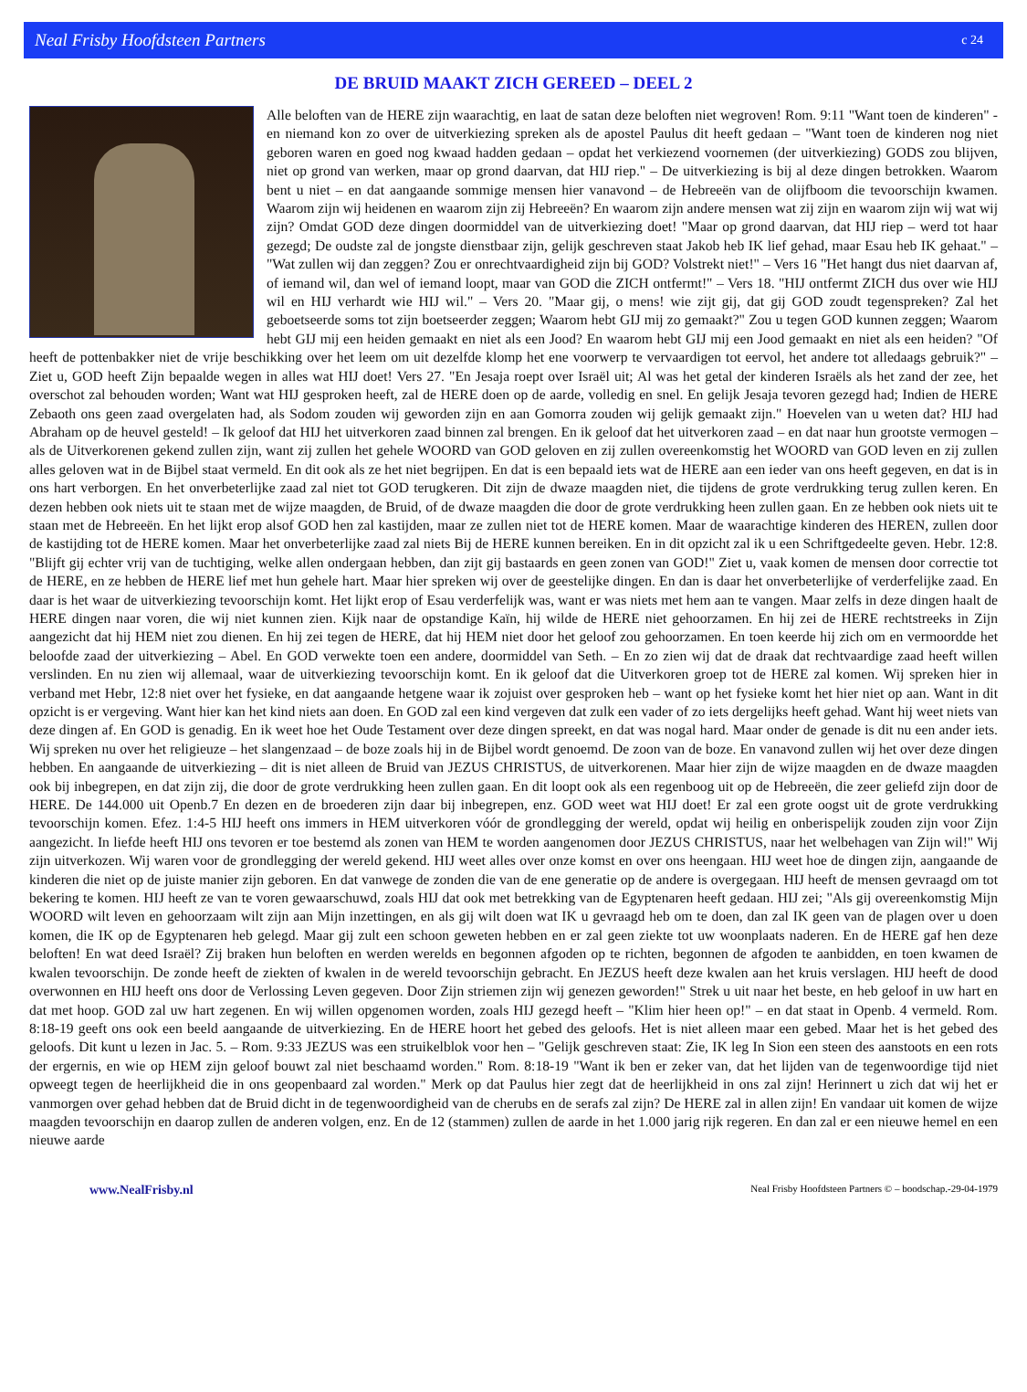Neal Frisby Hoofdsteen Partners c 24
DE BRUID MAAKT ZICH GEREED – DEEL 2
Alle beloften van de HERE zijn waarachtig, en laat de satan deze beloften niet wegroven! Rom. 9:11 "Want toen de kinderen" - en niemand kon zo over de uitverkiezing spreken als de apostel Paulus dit heeft gedaan – "Want toen de kinderen nog niet geboren waren en goed nog kwaad hadden gedaan – opdat het verkiezend voornemen (der uitverkiezing) GODS zou blijven, niet op grond van werken, maar op grond daarvan, dat HIJ riep." – De uitverkiezing is bij al deze dingen betrokken. Waarom bent u niet – en dat aangaande sommige mensen hier vanavond – de Hebreeën van de olijfboom die tevoorschijn kwamen. Waarom zijn wij heidenen en waarom zijn zij Hebreeën? En waarom zijn andere mensen wat zij zijn en waarom zijn wij wat wij zijn? Omdat GOD deze dingen doormiddel van de uitverkiezing doet! "Maar op grond daarvan, dat HIJ riep – werd tot haar gezegd; De oudste zal de jongste dienstbaar zijn, gelijk geschreven staat Jakob heb IK lief gehad, maar Esau heb IK gehaat." – "Wat zullen wij dan zeggen? Zou er onrechtvaardigheid zijn bij GOD? Volstrekt niet!" – Vers 16 "Het hangt dus niet daarvan af, of iemand wil, dan wel of iemand loopt, maar van GOD die ZICH ontfermt!" – Vers 18. "HIJ ontfermt ZICH dus over wie HIJ wil en HIJ verhardt wie HIJ wil." – Vers 20. "Maar gij, o mens! wie zijt gij, dat gij GOD zoudt tegenspreken? Zal het geboetseerde soms tot zijn boetseerder zeggen; Waarom hebt GIJ mij zo gemaakt?" Zou u tegen GOD kunnen zeggen; Waarom hebt GIJ mij een heiden gemaakt en niet als een Jood? En waarom hebt GIJ mij een Jood gemaakt en niet als een heiden? "Of heeft de pottenbakker niet de vrije beschikking over het leem om uit dezelfde klomp het ene voorwerp te vervaardigen tot eervol, het andere tot alledaags gebruik?" – Ziet u, GOD heeft Zijn bepaalde wegen in alles wat HIJ doet! Vers 27. "En Jesaja roept over Israël uit; Al was het getal der kinderen Israëls als het zand der zee, het overschot zal behouden worden; Want wat HIJ gesproken heeft, zal de HERE doen op de aarde, volledig en snel. En gelijk Jesaja tevoren gezegd had; Indien de HERE Zebaoth ons geen zaad overgelaten had, als Sodom zouden wij geworden zijn en aan Gomorra zouden wij gelijk gemaakt zijn." Hoevelen van u weten dat? HIJ had Abraham op de heuvel gesteld! – Ik geloof dat HIJ het uitverkoren zaad binnen zal brengen. En ik geloof dat het uitverkoren zaad – en dat naar hun grootste vermogen – als de Uitverkorenen gekend zullen zijn, want zij zullen het gehele WOORD van GOD geloven en zij zullen overeenkomstig het WOORD van GOD leven en zij zullen alles geloven wat in de Bijbel staat vermeld. En dit ook als ze het niet begrijpen. En dat is een bepaald iets wat de HERE aan een ieder van ons heeft gegeven, en dat is in ons hart verborgen. En het onverbeterlijke zaad zal niet tot GOD terugkeren. Dit zijn de dwaze maagden niet, die tijdens de grote verdrukking terug zullen keren. En dezen hebben ook niets uit te staan met de wijze maagden, de Bruid, of de dwaze maagden die door de grote verdrukking heen zullen gaan. En ze hebben ook niets uit te staan met de Hebreeën. En het lijkt erop alsof GOD hen zal kastijden, maar ze zullen niet tot de HERE komen. Maar de waarachtige kinderen des HEREN, zullen door de kastijding tot de HERE komen. Maar het onverbeterlijke zaad zal niets Bij de HERE kunnen bereiken. En in dit opzicht zal ik u een Schriftgedeelte geven. Hebr. 12:8. "Blijft gij echter vrij van de tuchtiging, welke allen ondergaan hebben, dan zijt gij bastaards en geen zonen van GOD!" Ziet u, vaak komen de mensen door correctie tot de HERE, en ze hebben de HERE lief met hun gehele hart. Maar hier spreken wij over de geestelijke dingen. En dan is daar het onverbeterlijke of verderfelijke zaad. En daar is het waar de uitverkiezing tevoorschijn komt. Het lijkt erop of Esau verderfelijk was, want er was niets met hem aan te vangen. Maar zelfs in deze dingen haalt de HERE dingen naar voren, die wij niet kunnen zien. Kijk naar de opstandige Kaïn, hij wilde de HERE niet gehoorzamen. En hij zei de HERE rechtstreeks in Zijn aangezicht dat hij HEM niet zou dienen. En hij zei tegen de HERE, dat hij HEM niet door het geloof zou gehoorzamen. En toen keerde hij zich om en vermoordde het beloofde zaad der uitverkiezing – Abel. En GOD verwekte toen een andere, doormiddel van Seth. – En zo zien wij dat de draak dat rechtvaardige zaad heeft willen verslinden. En nu zien wij allemaal, waar de uitverkiezing tevoorschijn komt. En ik geloof dat die Uitverkoren groep tot de HERE zal komen. Wij spreken hier in verband met Hebr, 12:8 niet over het fysieke, en dat aangaande hetgene waar ik zojuist over gesproken heb – want op het fysieke komt het hier niet op aan. Want in dit opzicht is er vergeving. Want hier kan het kind niets aan doen. En GOD zal een kind vergeven dat zulk een vader of zo iets dergelijks heeft gehad. Want hij weet niets van deze dingen af. En GOD is genadig. En ik weet hoe het Oude Testament over deze dingen spreekt, en dat was nogal hard. Maar onder de genade is dit nu een ander iets. Wij spreken nu over het religieuze – het slangenzaad – de boze zoals hij in de Bijbel wordt genoemd. De zoon van de boze. En vanavond zullen wij het over deze dingen hebben. En aangaande de uitverkiezing – dit is niet alleen de Bruid van JEZUS CHRISTUS, de uitverkorenen. Maar hier zijn de wijze maagden en de dwaze maagden ook bij inbegrepen, en dat zijn zij, die door de grote verdrukking heen zullen gaan. En dit loopt ook als een regenboog uit op de Hebreeën, die zeer geliefd zijn door de HERE. De 144.000 uit Openb.7 En dezen en de broederen zijn daar bij inbegrepen, enz. GOD weet wat HIJ doet! Er zal een grote oogst uit de grote verdrukking tevoorschijn komen. Efez. 1:4-5 HIJ heeft ons immers in HEM uitverkoren vóór de grondlegging der wereld, opdat wij heilig en onberispelijk zouden zijn voor Zijn aangezicht. In liefde heeft HIJ ons tevoren er toe bestemd als zonen van HEM te worden aangenomen door JEZUS CHRISTUS, naar het welbehagen van Zijn wil!" Wij zijn uitverkozen. Wij waren voor de grondlegging der wereld gekend. HIJ weet alles over onze komst en over ons heengaan. HIJ weet hoe de dingen zijn, aangaande de kinderen die niet op de juiste manier zijn geboren. En dat vanwege de zonden die van de ene generatie op de andere is overgegaan. HIJ heeft de mensen gevraagd om tot bekering te komen. HIJ heeft ze van te voren gewaarschuwd, zoals HIJ dat ook met betrekking van de Egyptenaren heeft gedaan. HIJ zei; "Als gij overeenkomstig Mijn WOORD wilt leven en gehoorzaam wilt zijn aan Mijn inzettingen, en als gij wilt doen wat IK u gevraagd heb om te doen, dan zal IK geen van de plagen over u doen komen, die IK op de Egyptenaren heb gelegd. Maar gij zult een schoon geweten hebben en er zal geen ziekte tot uw woonplaats naderen. En de HERE gaf hen deze beloften! En wat deed Israël? Zij braken hun beloften en werden werelds en begonnen afgoden op te richten, begonnen de afgoden te aanbidden, en toen kwamen de kwalen tevoorschijn. De zonde heeft de ziekten of kwalen in de wereld tevoorschijn gebracht. En JEZUS heeft deze kwalen aan het kruis verslagen. HIJ heeft de dood overwonnen en HIJ heeft ons door de Verlossing Leven gegeven. Door Zijn striemen zijn wij genezen geworden!" Strek u uit naar het beste, en heb geloof in uw hart en dat met hoop. GOD zal uw hart zegenen. En wij willen opgenomen worden, zoals HIJ gezegd heeft – "Klim hier heen op!" – en dat staat in Openb. 4 vermeld. Rom. 8:18-19 geeft ons ook een beeld aangaande de uitverkiezing. En de HERE hoort het gebed des geloofs. Het is niet alleen maar een gebed. Maar het is het gebed des geloofs. Dit kunt u lezen in Jac. 5. – Rom. 9:33 JEZUS was een struikelblok voor hen – "Gelijk geschreven staat: Zie, IK leg In Sion een steen des aanstoots en een rots der ergernis, en wie op HEM zijn geloof bouwt zal niet beschaamd worden." Rom. 8:18-19 "Want ik ben er zeker van, dat het lijden van de tegenwoordige tijd niet opweegt tegen de heerlijkheid die in ons geopenbaard zal worden." Merk op dat Paulus hier zegt dat de heerlijkheid in ons zal zijn! Herinnert u zich dat wij het er vanmorgen over gehad hebben dat de Bruid dicht in de tegenwoordigheid van de cherubs en de serafs zal zijn? De HERE zal in allen zijn! En vandaar uit komen de wijze maagden tevoorschijn en daarop zullen de anderen volgen, enz. En de 12 (stammen) zullen de aarde in het 1.000 jarig rijk regeren. En dan zal er een nieuwe hemel en een nieuwe aarde
www.NealFrisby.nl Neal Frisby Hoofdsteen Partners © – boodschap.-29-04-1979